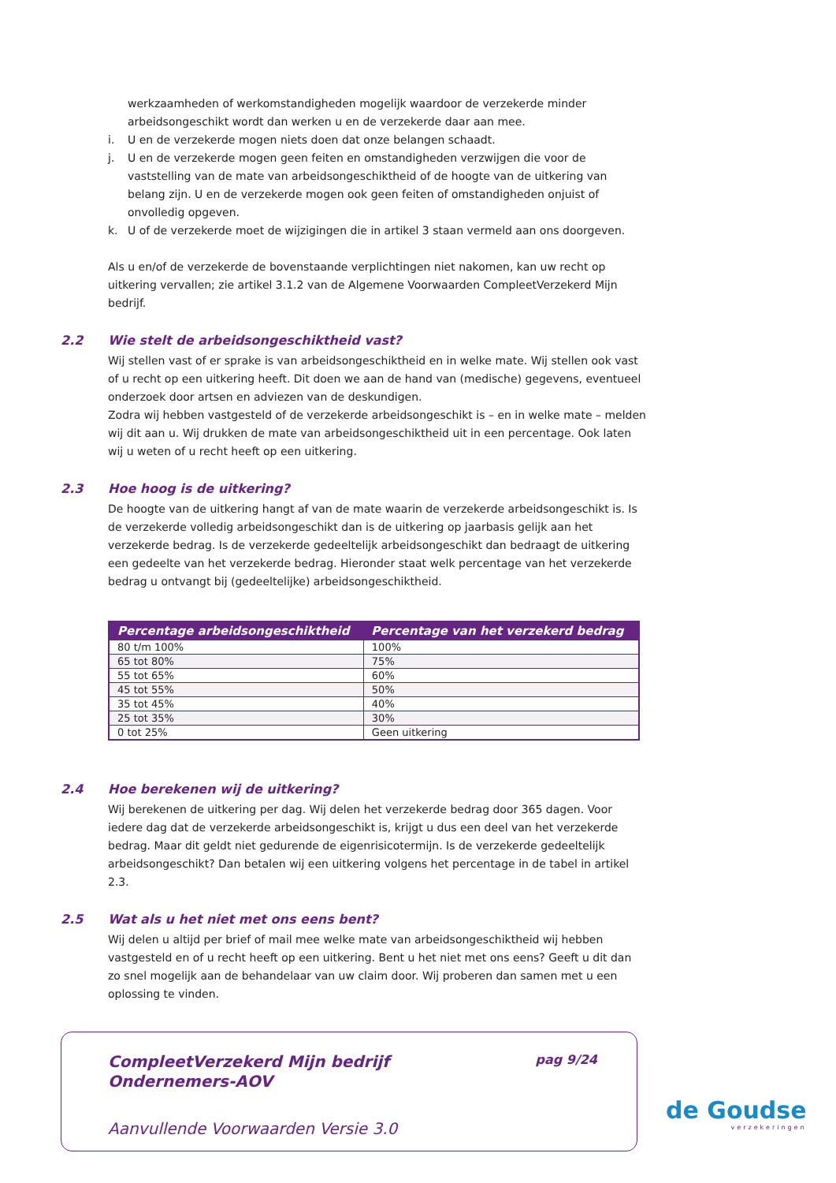werkzaamheden of werkomstandigheden mogelijk waardoor de verzekerde minder arbeidsongeschikt wordt dan werken u en de verzekerde daar aan mee.
i. U en de verzekerde mogen niets doen dat onze belangen schaadt.
j. U en de verzekerde mogen geen feiten en omstandigheden verzwijgen die voor de vaststelling van de mate van arbeidsongeschiktheid of de hoogte van de uitkering van belang zijn. U en de verzekerde mogen ook geen feiten of omstandigheden onjuist of onvolledig opgeven.
k. U of de verzekerde moet de wijzigingen die in artikel 3 staan vermeld aan ons doorgeven.
Als u en/of de verzekerde de bovenstaande verplichtingen niet nakomen, kan uw recht op uitkering vervallen; zie artikel 3.1.2 van de Algemene Voorwaarden CompleetVerzekerd Mijn bedrijf.
2.2 Wie stelt de arbeidsongeschiktheid vast?
Wij stellen vast of er sprake is van arbeidsongeschiktheid en in welke mate. Wij stellen ook vast of u recht op een uitkering heeft. Dit doen we aan de hand van (medische) gegevens, eventueel onderzoek door artsen en adviezen van de deskundigen.
Zodra wij hebben vastgesteld of de verzekerde arbeidsongeschikt is – en in welke mate – melden wij dit aan u. Wij drukken de mate van arbeidsongeschiktheid uit in een percentage. Ook laten wij u weten of u recht heeft op een uitkering.
2.3 Hoe hoog is de uitkering?
De hoogte van de uitkering hangt af van de mate waarin de verzekerde arbeidsongeschikt is. Is de verzekerde volledig arbeidsongeschikt dan is de uitkering op jaarbasis gelijk aan het verzekerde bedrag. Is de verzekerde gedeeltelijk arbeidsongeschikt dan bedraagt de uitkering een gedeelte van het verzekerde bedrag. Hieronder staat welk percentage van het verzekerde bedrag u ontvangt bij (gedeeltelijke) arbeidsongeschiktheid.
| Percentage arbeidsongeschiktheid | Percentage van het verzekerd bedrag |
| --- | --- |
| 80 t/m 100% | 100% |
| 65 tot 80% | 75% |
| 55 tot 65% | 60% |
| 45 tot 55% | 50% |
| 35 tot 45% | 40% |
| 25 tot 35% | 30% |
| 0 tot 25% | Geen uitkering |
2.4 Hoe berekenen wij de uitkering?
Wij berekenen de uitkering per dag. Wij delen het verzekerde bedrag door 365 dagen. Voor iedere dag dat de verzekerde arbeidsongeschikt is, krijgt u dus een deel van het verzekerde bedrag. Maar dit geldt niet gedurende de eigenrisicotermijn. Is de verzekerde gedeeltelijk arbeidsongeschikt? Dan betalen wij een uitkering volgens het percentage in de tabel in artikel 2.3.
2.5 Wat als u het niet met ons eens bent?
Wij delen u altijd per brief of mail mee welke mate van arbeidsongeschiktheid wij hebben vastgesteld en of u recht heeft op een uitkering. Bent u het niet met ons eens? Geeft u dit dan zo snel mogelijk aan de behandelaar van uw claim door. Wij proberen dan samen met u een oplossing te vinden.
CompleetVerzekerd Mijn bedrijf
Ondernemers-AOV
pag 9/24
Aanvullende Voorwaarden Versie 3.0
de Goudse
verzekeringen